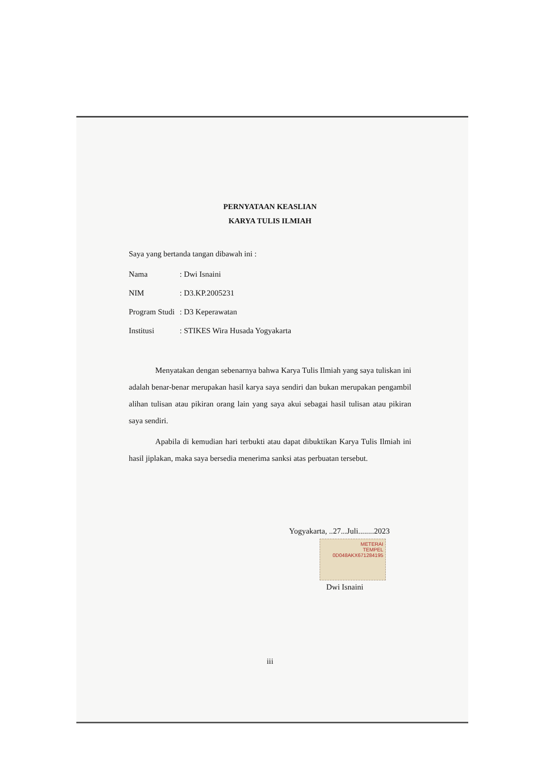PERNYATAAN KEASLIAN
KARYA TULIS ILMIAH
Saya yang bertanda tangan dibawah ini :
Nama: Dwi Isnaini
NIM: D3.KP.2005231
Program Studi: D3 Keperawatan
Institusi: STIKES Wira Husada Yogyakarta
Menyatakan dengan sebenarnya bahwa Karya Tulis Ilmiah yang saya tuliskan ini adalah benar-benar merupakan hasil karya saya sendiri dan bukan merupakan pengambil alihan tulisan atau pikiran orang lain yang saya akui sebagai hasil tulisan atau pikiran saya sendiri.
Apabila di kemudian hari terbukti atau dapat dibuktikan Karya Tulis Ilmiah ini hasil jiplakan, maka saya bersedia menerima sanksi atas perbuatan tersebut.
Yogyakarta, ..27...Juli........2023
METERAI
TEMPEL
0D048AKX671284195
Dwi Isnaini
iii